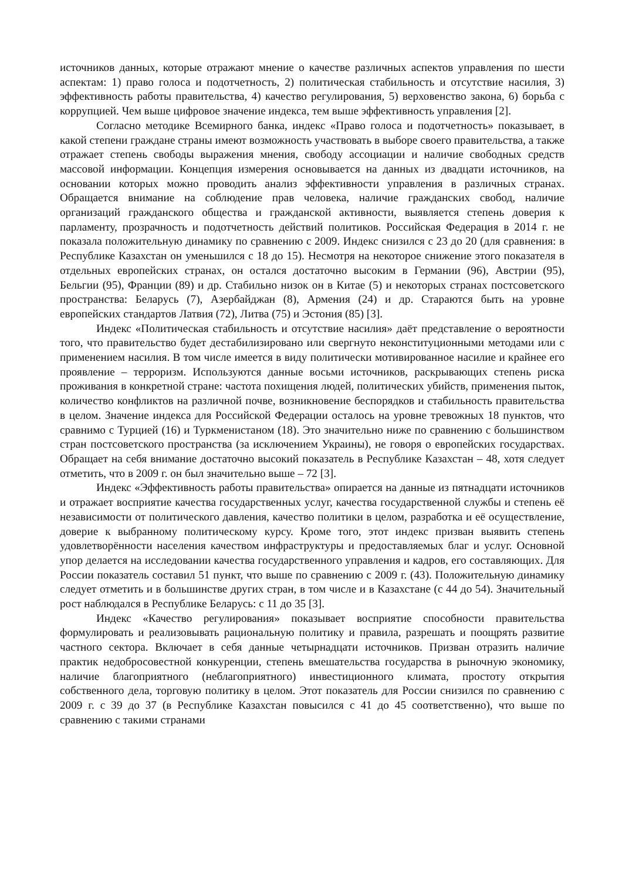источников данных, которые отражают мнение о качестве различных аспектов управления по шести аспектам: 1) право голоса и подотчетность, 2) политическая стабильность и отсутствие насилия, 3) эффективность работы правительства, 4) качество регулирования, 5) верховенство закона, 6) борьба с коррупцией. Чем выше цифровое значение индекса, тем выше эффективность управления [2].
Согласно методике Всемирного банка, индекс «Право голоса и подотчетность» показывает, в какой степени граждане страны имеют возможность участвовать в выборе своего правительства, а также отражает степень свободы выражения мнения, свободу ассоциации и наличие свободных средств массовой информации. Концепция измерения основывается на данных из двадцати источников, на основании которых можно проводить анализ эффективности управления в различных странах. Обращается внимание на соблюдение прав человека, наличие гражданских свобод, наличие организаций гражданского общества и гражданской активности, выявляется степень доверия к парламенту, прозрачность и подотчетность действий политиков. Российская Федерация в 2014 г. не показала положительную динамику по сравнению с 2009. Индекс снизился с 23 до 20 (для сравнения: в Республике Казахстан он уменьшился с 18 до 15). Несмотря на некоторое снижение этого показателя в отдельных европейских странах, он остался достаточно высоким в Германии (96), Австрии (95), Бельгии (95), Франции (89) и др. Стабильно низок он в Китае (5) и некоторых странах постсоветского пространства: Беларусь (7), Азербайджан (8), Армения (24) и др. Стараются быть на уровне европейских стандартов Латвия (72), Литва (75) и Эстония (85) [3].
Индекс «Политическая стабильность и отсутствие насилия» даёт представление о вероятности того, что правительство будет дестабилизировано или свергнуто неконституционными методами или с применением насилия. В том числе имеется в виду политически мотивированное насилие и крайнее его проявление – терроризм. Используются данные восьми источников, раскрывающих степень риска проживания в конкретной стране: частота похищения людей, политических убийств, применения пыток, количество конфликтов на различной почве, возникновение беспорядков и стабильность правительства в целом. Значение индекса для Российской Федерации осталось на уровне тревожных 18 пунктов, что сравнимо с Турцией (16) и Туркменистаном (18). Это значительно ниже по сравнению с большинством стран постсоветского пространства (за исключением Украины), не говоря о европейских государствах. Обращает на себя внимание достаточно высокий показатель в Республике Казахстан – 48, хотя следует отметить, что в 2009 г. он был значительно выше – 72 [3].
Индекс «Эффективность работы правительства» опирается на данные из пятнадцати источников и отражает восприятие качества государственных услуг, качества государственной службы и степень её независимости от политического давления, качество политики в целом, разработка и её осуществление, доверие к выбранному политическому курсу. Кроме того, этот индекс призван выявить степень удовлетворённости населения качеством инфраструктуры и предоставляемых благ и услуг. Основной упор делается на исследовании качества государственного управления и кадров, его составляющих. Для России показатель составил 51 пункт, что выше по сравнению с 2009 г. (43). Положительную динамику следует отметить и в большинстве других стран, в том числе и в Казахстане (с 44 до 54). Значительный рост наблюдался в Республике Беларусь: с 11 до 35 [3].
Индекс «Качество регулирования» показывает восприятие способности правительства формулировать и реализовывать рациональную политику и правила, разрешать и поощрять развитие частного сектора. Включает в себя данные четырнадцати источников. Призван отразить наличие практик недобросовестной конкуренции, степень вмешательства государства в рыночную экономику, наличие благоприятного (неблагоприятного) инвестиционного климата, простоту открытия собственного дела, торговую политику в целом. Этот показатель для России снизился по сравнению с 2009 г. с 39 до 37 (в Республике Казахстан повысился с 41 до 45 соответственно), что выше по сравнению с такими странами